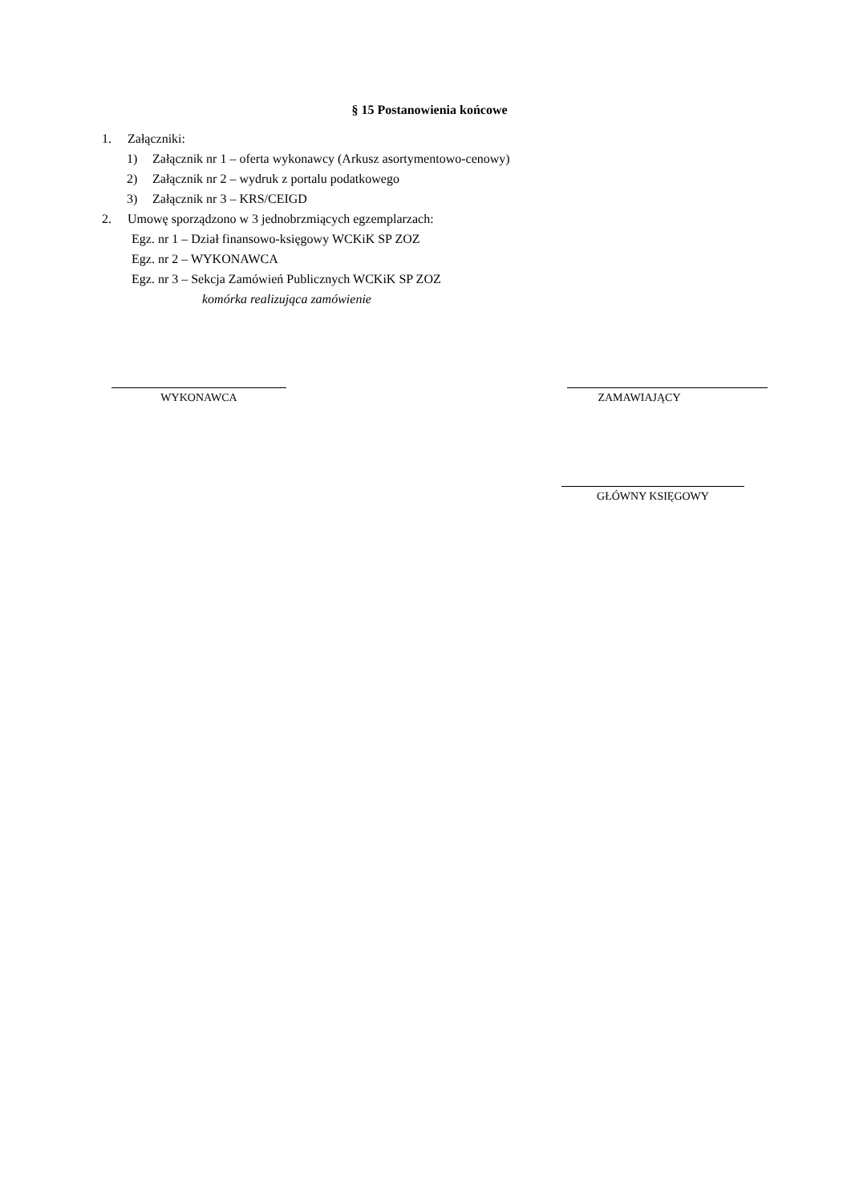§ 15 Postanowienia końcowe
1. Załączniki:
1) Załącznik nr 1 – oferta wykonawcy (Arkusz asortymentowo-cenowy)
2) Załącznik nr 2 – wydruk z portalu podatkowego
3) Załącznik nr 3 – KRS/CEIGD
2. Umowę sporządzono w 3 jednobrzmiących egzemplarzach:
Egz. nr 1 – Dział finansowo-księgowy WCKiK SP ZOZ
Egz. nr 2 – WYKONAWCA
Egz. nr 3 – Sekcja Zamówień Publicznych WCKiK SP ZOZ
komórka realizująca zamówienie
WYKONAWCA ZAMAWIAJĄCY
GŁÓWNY KSIĘGOWY